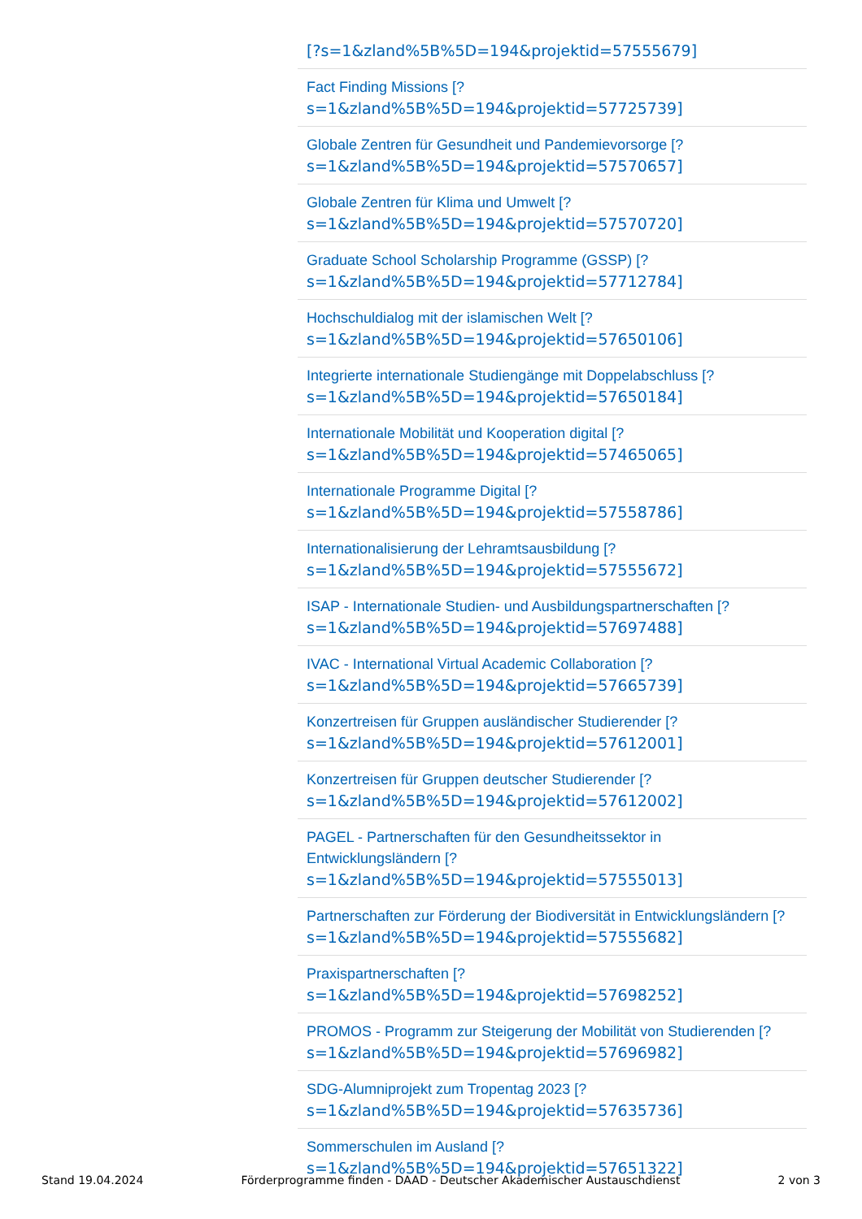[?s=1&zland%5B%5D=194&projektid=57555679]
Fact Finding Missions [?
s=1&zland%5B%5D=194&projektid=57725739]
Globale Zentren für Gesundheit und Pandemievorsorge [?
s=1&zland%5B%5D=194&projektid=57570657]
Globale Zentren für Klima und Umwelt [?
s=1&zland%5B%5D=194&projektid=57570720]
Graduate School Scholarship Programme (GSSP) [?
s=1&zland%5B%5D=194&projektid=57712784]
Hochschuldialog mit der islamischen Welt [?
s=1&zland%5B%5D=194&projektid=57650106]
Integrierte internationale Studiengänge mit Doppelabschluss [?
s=1&zland%5B%5D=194&projektid=57650184]
Internationale Mobilität und Kooperation digital [?
s=1&zland%5B%5D=194&projektid=57465065]
Internationale Programme Digital [?
s=1&zland%5B%5D=194&projektid=57558786]
Internationalisierung der Lehramtsausbildung [?
s=1&zland%5B%5D=194&projektid=57555672]
ISAP - Internationale Studien- und Ausbildungspartnerschaften [?
s=1&zland%5B%5D=194&projektid=57697488]
IVAC - International Virtual Academic Collaboration [?
s=1&zland%5B%5D=194&projektid=57665739]
Konzertreisen für Gruppen ausländischer Studierender [?
s=1&zland%5B%5D=194&projektid=57612001]
Konzertreisen für Gruppen deutscher Studierender [?
s=1&zland%5B%5D=194&projektid=57612002]
PAGEL - Partnerschaften für den Gesundheitssektor in
Entwicklungsländern [?
s=1&zland%5B%5D=194&projektid=57555013]
Partnerschaften zur Förderung der Biodiversität in Entwicklungsländern [?
s=1&zland%5B%5D=194&projektid=57555682]
Praxispartnerschaften [?
s=1&zland%5B%5D=194&projektid=57698252]
PROMOS - Programm zur Steigerung der Mobilität von Studierenden [?
s=1&zland%5B%5D=194&projektid=57696982]
SDG-Alumniprojekt zum Tropentag 2023 [?
s=1&zland%5B%5D=194&projektid=57635736]
Sommerschulen im Ausland [?
s=1&zland%5B%5D=194&projektid=57651322]
Stand 19.04.2024 Förderprogramme finden - DAAD - Deutscher Akademischer Austauschdienst 2 von 3